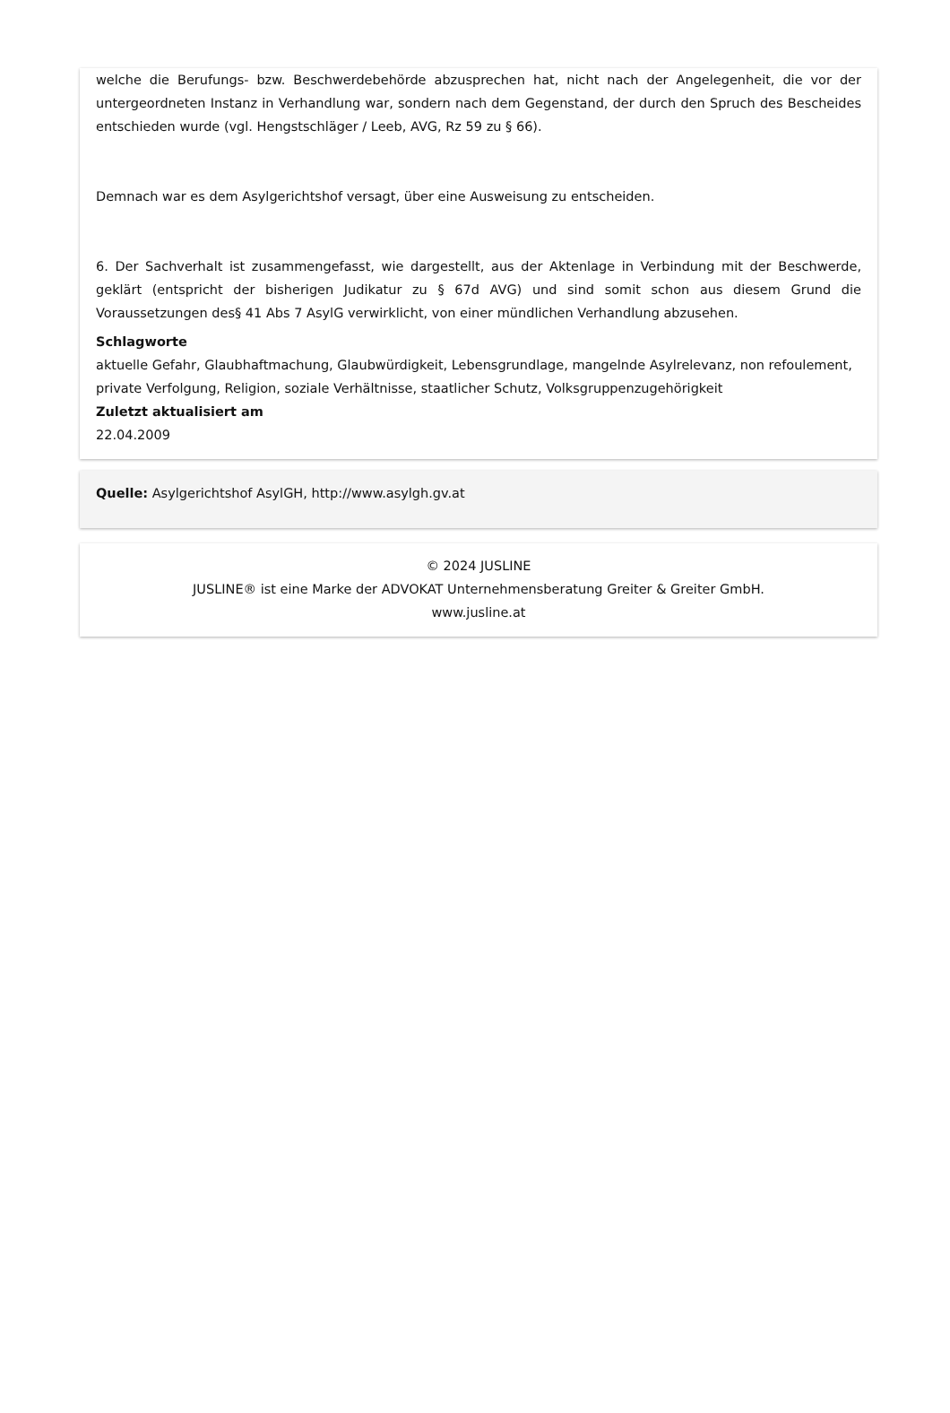welche die Berufungs- bzw. Beschwerdebehörde abzusprechen hat, nicht nach der Angelegenheit, die vor der untergeordneten Instanz in Verhandlung war, sondern nach dem Gegenstand, der durch den Spruch des Bescheides entschieden wurde (vgl. Hengstschläger / Leeb, AVG, Rz 59 zu § 66).
Demnach war es dem Asylgerichtshof versagt, über eine Ausweisung zu entscheiden.
6. Der Sachverhalt ist zusammengefasst, wie dargestellt, aus der Aktenlage in Verbindung mit der Beschwerde, geklärt (entspricht der bisherigen Judikatur zu § 67d AVG) und sind somit schon aus diesem Grund die Voraussetzungen des§ 41 Abs 7 AsylG verwirklicht, von einer mündlichen Verhandlung abzusehen.
Schlagworte
aktuelle Gefahr, Glaubhaftmachung, Glaubwürdigkeit, Lebensgrundlage, mangelnde Asylrelevanz, non refoulement, private Verfolgung, Religion, soziale Verhältnisse, staatlicher Schutz, Volksgruppenzugehörigkeit
Zuletzt aktualisiert am
22.04.2009
Quelle: Asylgerichtshof AsylGH, http://www.asylgh.gv.at
© 2024 JUSLINE
JUSLINE® ist eine Marke der ADVOKAT Unternehmensberatung Greiter & Greiter GmbH.
www.jusline.at